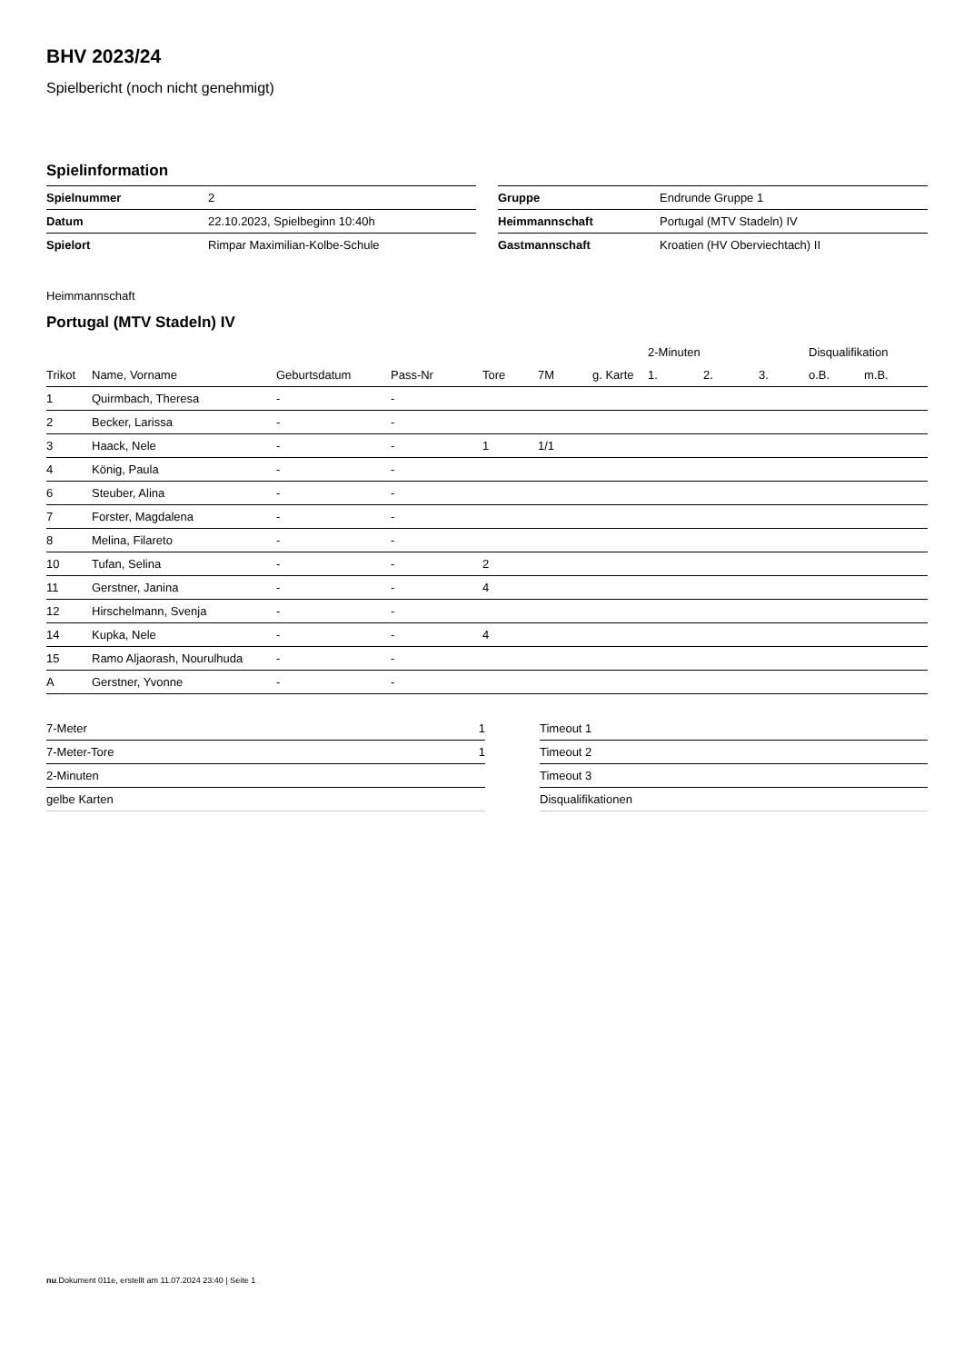BHV 2023/24
Spielbericht (noch nicht genehmigt)
Spielinformation
| Spielnummer | 2 |
| Datum | 22.10.2023, Spielbeginn 10:40h |
| Spielort | Rimpar Maximilian-Kolbe-Schule |
| Gruppe | Endrunde Gruppe 1 |
| Heimmannschaft | Portugal (MTV Stadeln) IV |
| Gastmannschaft | Kroatien (HV Oberviechtach) II |
Heimmannschaft
Portugal (MTV Stadeln) IV
| | | | | | | | 2-Minuten | | | Disqualifikation | |
| --- | --- | --- | --- | --- | --- | --- | --- | --- | --- | --- | --- |
| Trikot | Name, Vorname | Geburtsdatum | Pass-Nr | Tore | 7M | g. Karte | 1. | 2. | 3. | o.B. | m.B. |
| 1 | Quirmbach, Theresa | - | - | | | | | | | | |
| 2 | Becker, Larissa | - | - | | | | | | | | |
| 3 | Haack, Nele | - | - | 1 | 1/1 | | | | | | |
| 4 | König, Paula | - | - | | | | | | | | |
| 6 | Steuber, Alina | - | - | | | | | | | | |
| 7 | Forster, Magdalena | - | - | | | | | | | | |
| 8 | Melina, Filareto | - | - | | | | | | | | |
| 10 | Tufan, Selina | - | - | 2 | | | | | | | |
| 11 | Gerstner, Janina | - | - | 4 | | | | | | | |
| 12 | Hirschelmann, Svenja | - | - | | | | | | | | |
| 14 | Kupka, Nele | - | - | 4 | | | | | | | |
| 15 | Ramo Aljaorash, Nourulhuda | - | - | | | | | | | | |
| A | Gerstner, Yvonne | - | - | | | | | | | | |
| 7-Meter | 1 |
| 7-Meter-Tore | 1 |
| 2-Minuten | |
| gelbe Karten | |
| Timeout 1 |
| Timeout 2 |
| Timeout 3 |
| Disqualifikationen |
nu.Dokument 011e, erstellt am 11.07.2024 23:40 | Seite 1